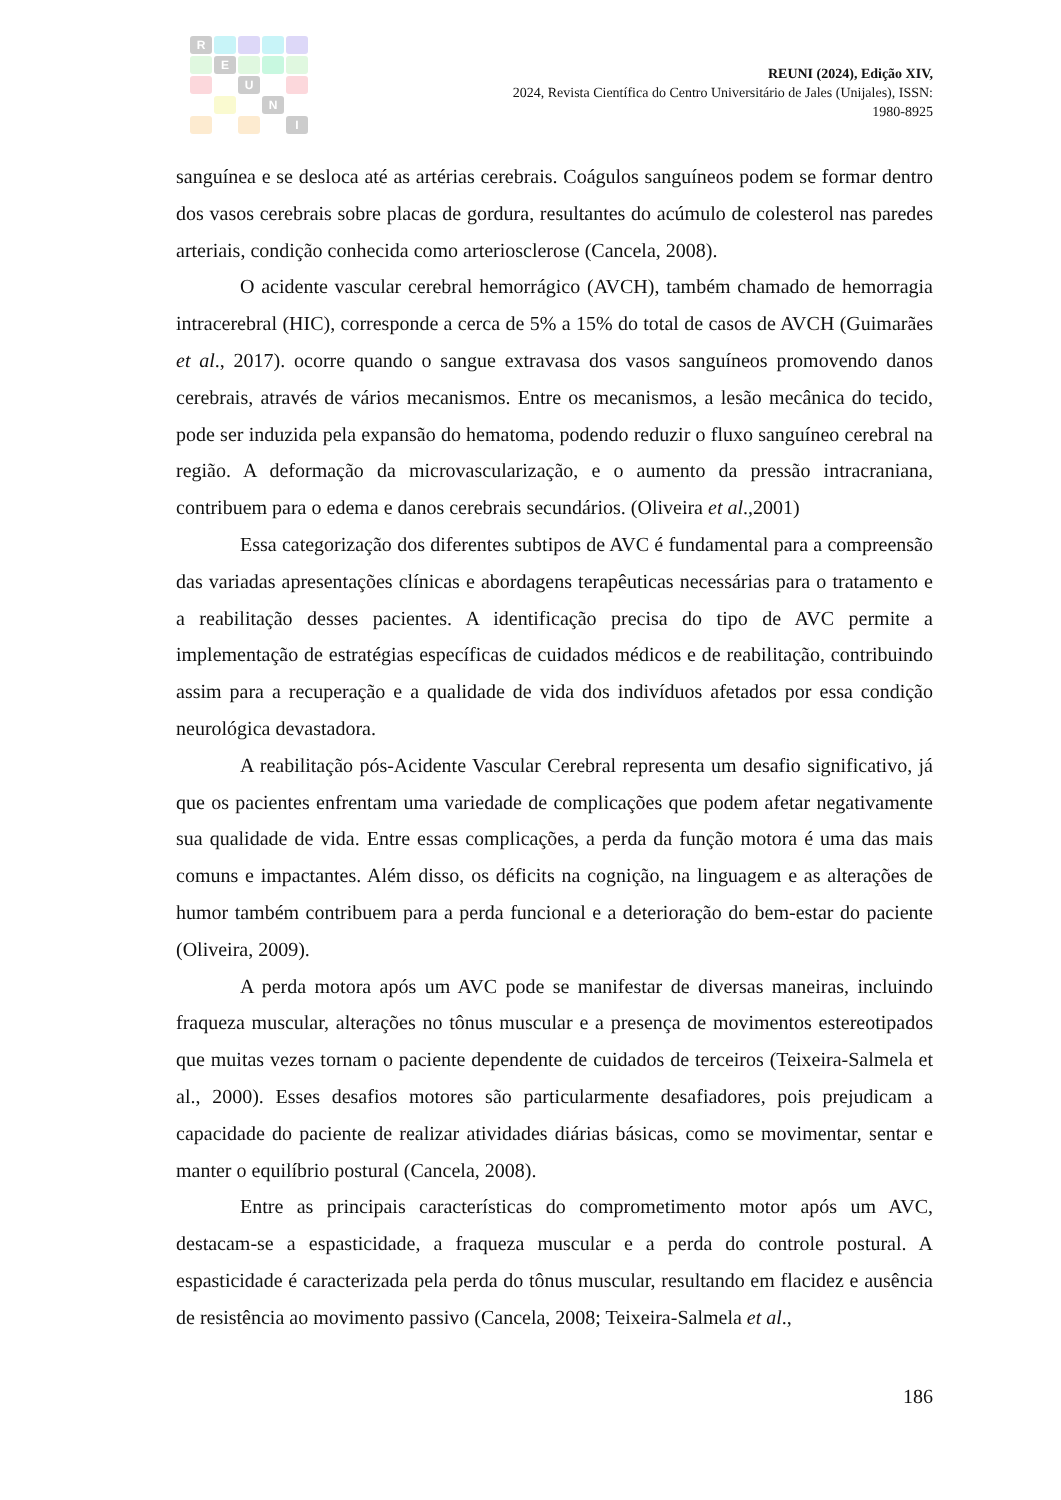R
E
U
N
I
REUNI (2024), Edição XIV,
2024, Revista Científica do Centro Universitário de Jales (Unijales), ISSN:
1980-8925
sanguínea e se desloca até as artérias cerebrais. Coágulos sanguíneos podem se formar dentro dos vasos cerebrais sobre placas de gordura, resultantes do acúmulo de colesterol nas paredes arteriais, condição conhecida como arteriosclerose (Cancela, 2008).
O acidente vascular cerebral hemorrágico (AVCH), também chamado de hemorragia intracerebral (HIC), corresponde a cerca de 5% a 15% do total de casos de AVCH (Guimarães et al., 2017). ocorre quando o sangue extravasa dos vasos sanguíneos promovendo danos cerebrais, através de vários mecanismos. Entre os mecanismos, a lesão mecânica do tecido, pode ser induzida pela expansão do hematoma, podendo reduzir o fluxo sanguíneo cerebral na região. A deformação da microvascularização, e o aumento da pressão intracraniana, contribuem para o edema e danos cerebrais secundários. (Oliveira et al.,2001)
Essa categorização dos diferentes subtipos de AVC é fundamental para a compreensão das variadas apresentações clínicas e abordagens terapêuticas necessárias para o tratamento e a reabilitação desses pacientes. A identificação precisa do tipo de AVC permite a implementação de estratégias específicas de cuidados médicos e de reabilitação, contribuindo assim para a recuperação e a qualidade de vida dos indivíduos afetados por essa condição neurológica devastadora.
A reabilitação pós-Acidente Vascular Cerebral representa um desafio significativo, já que os pacientes enfrentam uma variedade de complicações que podem afetar negativamente sua qualidade de vida. Entre essas complicações, a perda da função motora é uma das mais comuns e impactantes. Além disso, os déficits na cognição, na linguagem e as alterações de humor também contribuem para a perda funcional e a deterioração do bem-estar do paciente (Oliveira, 2009).
A perda motora após um AVC pode se manifestar de diversas maneiras, incluindo fraqueza muscular, alterações no tônus muscular e a presença de movimentos estereotipados que muitas vezes tornam o paciente dependente de cuidados de terceiros (Teixeira-Salmela et al., 2000). Esses desafios motores são particularmente desafiadores, pois prejudicam a capacidade do paciente de realizar atividades diárias básicas, como se movimentar, sentar e manter o equilíbrio postural (Cancela, 2008).
Entre as principais características do comprometimento motor após um AVC, destacam-se a espasticidade, a fraqueza muscular e a perda do controle postural. A espasticidade é caracterizada pela perda do tônus muscular, resultando em flacidez e ausência de resistência ao movimento passivo (Cancela, 2008; Teixeira-Salmela et al.,
186